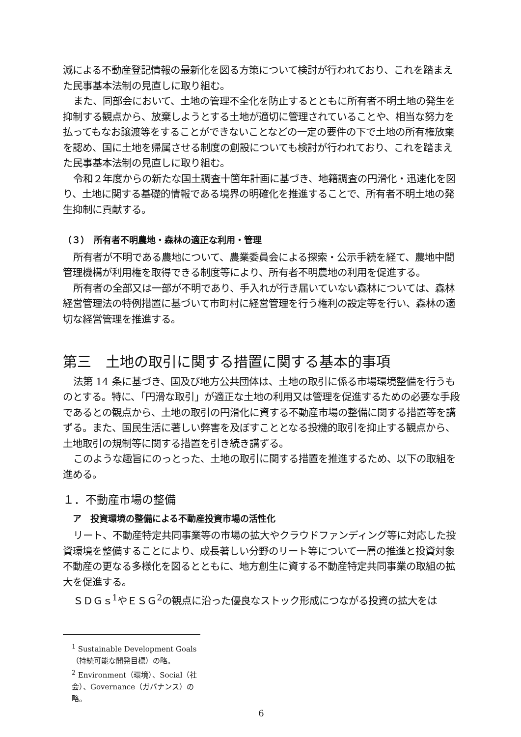減による不動産登記情報の最新化を図る方策について検討が行われており、これを踏まえた民事基本法制の見直しに取り組む。
また、同部会において、土地の管理不全化を防止するとともに所有者不明土地の発生を抑制する観点から、放棄しようとする土地が適切に管理されていることや、相当な努力を払ってもなお譲渡等をすることができないことなどの一定の要件の下で土地の所有権放棄を認め、国に土地を帰属させる制度の創設についても検討が行われており、これを踏まえた民事基本法制の見直しに取り組む。
令和２年度からの新たな国土調査十箇年計画に基づき、地籍調査の円滑化・迅速化を図り、土地に関する基礎的情報である境界の明確化を推進することで、所有者不明土地の発生抑制に貢献する。
（３）　所有者不明農地・森林の適正な利用・管理
所有者が不明である農地について、農業委員会による探索・公示手続を経て、農地中間管理機構が利用権を取得できる制度等により、所有者不明農地の利用を促進する。
所有者の全部又は一部が不明であり、手入れが行き届いていない森林については、森林経営管理法の特例措置に基づいて市町村に経営管理を行う権利の設定等を行い、森林の適切な経営管理を推進する。
第三　土地の取引に関する措置に関する基本的事項
法第 14 条に基づき、国及び地方公共団体は、土地の取引に係る市場環境整備を行うものとする。特に、「円滑な取引」が適正な土地の利用又は管理を促進するための必要な手段であるとの観点から、土地の取引の円滑化に資する不動産市場の整備に関する措置等を講ずる。また、国民生活に著しい弊害を及ぼすこととなる投機的取引を抑止する観点から、土地取引の規制等に関する措置を引き続き講ずる。
このような趣旨にのっとった、土地の取引に関する措置を推進するため、以下の取組を進める。
１．不動産市場の整備
ア　投資環境の整備による不動産投資市場の活性化
リート、不動産特定共同事業等の市場の拡大やクラウドファンディング等に対応した投資環境を整備することにより、成長著しい分野のリート等について一層の推進と投資対象不動産の更なる多様化を図るとともに、地方創生に資する不動産特定共同事業の取組の拡大を促進する。
ＳＤＧｓ<sup>1</sup>やＥＳＧ<sup>2</sup>の観点に沿った優良なストック形成につながる投資の拡大をは
<sup>1</sup> Sustainable Development Goals（持続可能な開発目標）の略。
<sup>2</sup> Environment（環境）、Social（社会）、Governance（ガバナンス）の略。
6